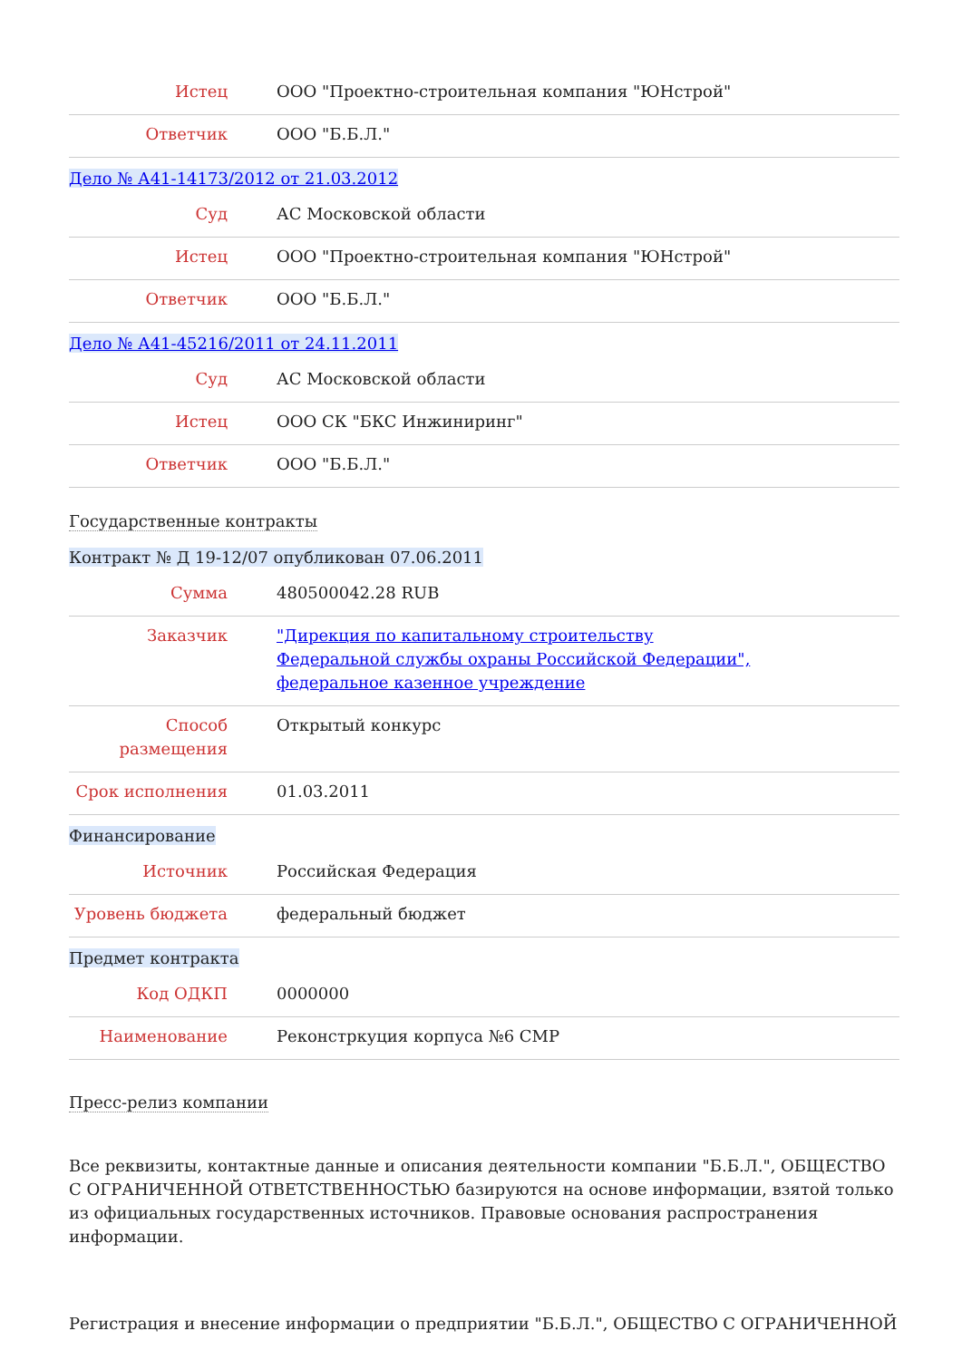| Истец | ООО "Проектно-строительная компания "ЮНстрой" |
| Ответчик | ООО "Б.Б.Л." |
Дело № А41-14173/2012 от 21.03.2012
| Суд | АС Московской области |
| Истец | ООО "Проектно-строительная компания "ЮНстрой" |
| Ответчик | ООО "Б.Б.Л." |
Дело № А41-45216/2011 от 24.11.2011
| Суд | АС Московской области |
| Истец | ООО СК "БКС Инжиниринг" |
| Ответчик | ООО "Б.Б.Л." |
Государственные контракты
Контракт № Д 19-12/07 опубликован 07.06.2011
| Сумма | 480500042.28 RUB |
| Заказчик | "Дирекция по капитальному строительству Федеральной службы охраны Российской Федерации", федеральное казенное учреждение |
| Способ размещения | Открытый конкурс |
| Срок исполнения | 01.03.2011 |
Финансирование
| Источник | Российская Федерация |
| Уровень бюджета | федеральный бюджет |
Предмет контракта
| Код ОДКП | 0000000 |
| Наименование | Реконстркуция корпуса №6 СМР |
Пресс-релиз компании
Все реквизиты, контактные данные и описания деятельности компании "Б.Б.Л.", ОБЩЕСТВО С ОГРАНИЧЕННОЙ ОТВЕТСТВЕННОСТЬЮ базируются на основе информации, взятой только из официальных государственных источников. Правовые основания распространения информации.
Регистрация и внесение информации о предприятии "Б.Б.Л.", ОБЩЕСТВО С ОГРАНИЧЕННОЙ